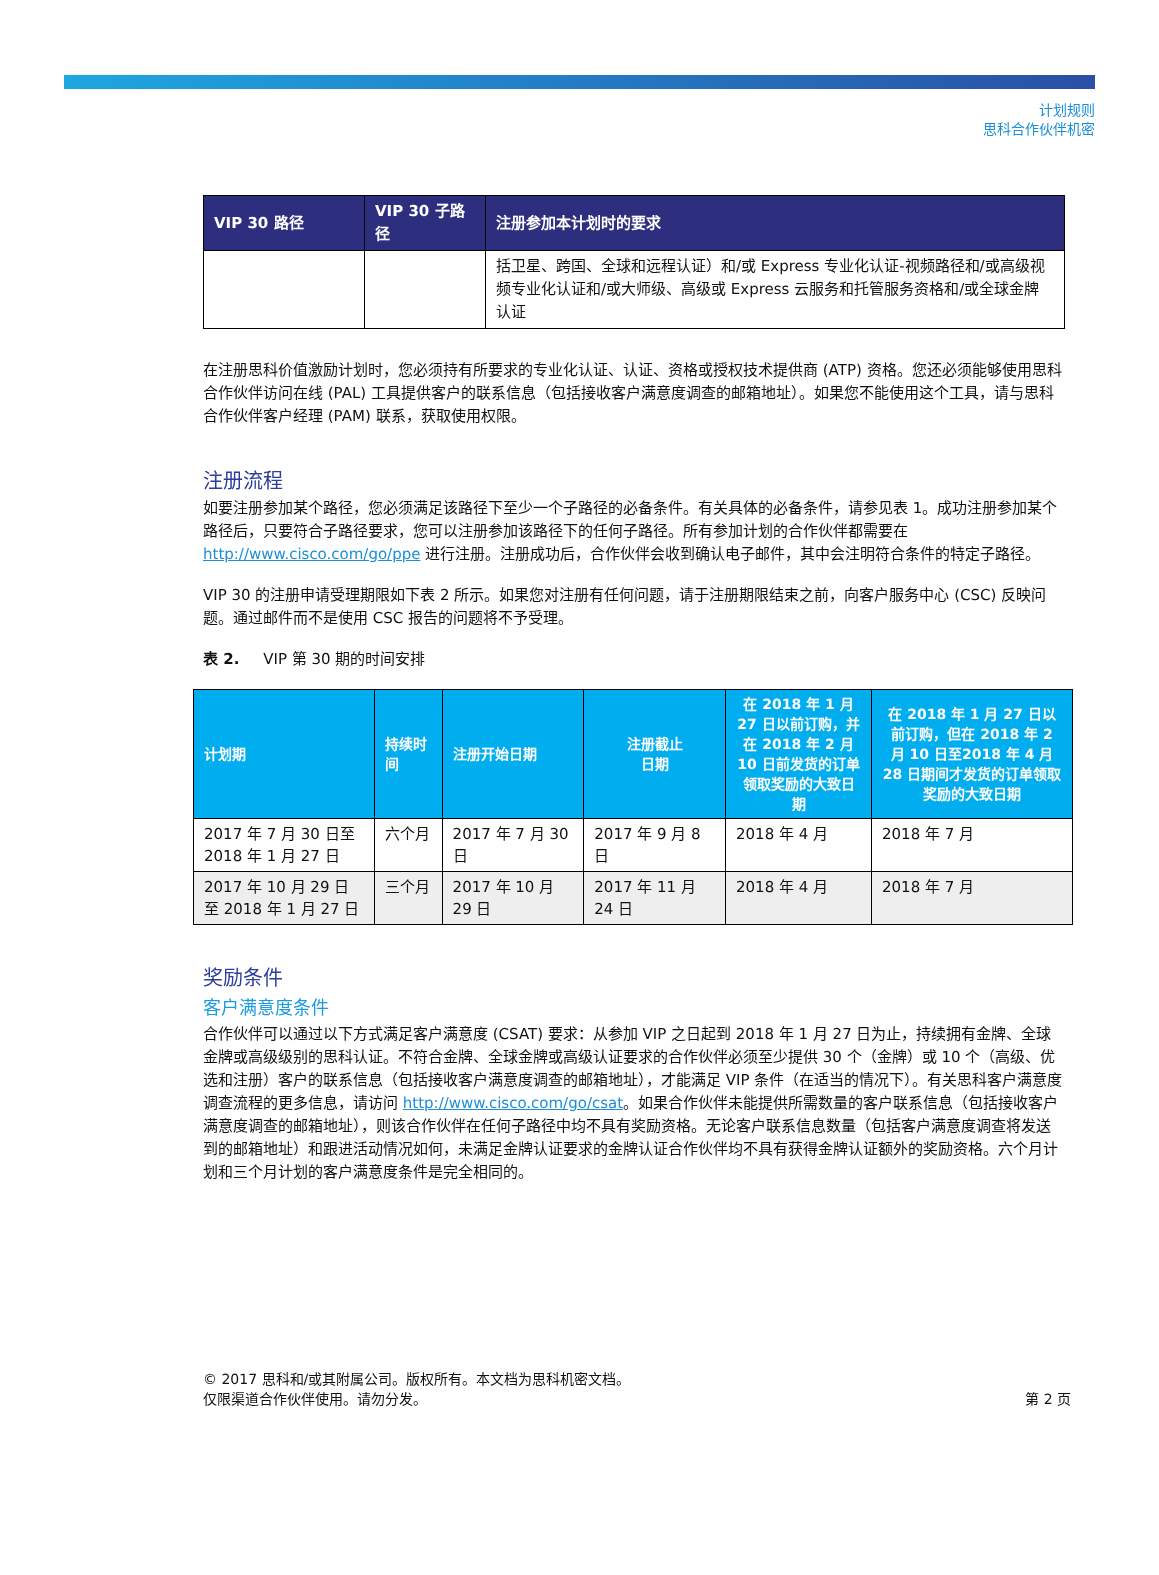计划规则
思科合作伙伴机密
| VIP 30 路径 | VIP 30 子路径 | 注册参加本计划时的要求 |
| --- | --- | --- |
| | | 括卫星、跨国、全球和远程认证）和/或 Express 专业化认证-视频路径和/或高级视频专业化认证和/或大师级、高级或 Express 云服务和托管服务资格和/或全球金牌认证 |
在注册思科价值激励计划时，您必须持有所要求的专业化认证、认证、资格或授权技术提供商 (ATP) 资格。您还必须能够使用思科合作伙伴访问在线 (PAL) 工具提供客户的联系信息（包括接收客户满意度调查的邮箱地址）。如果您不能使用这个工具，请与思科合作伙伴客户经理 (PAM) 联系，获取使用权限。
注册流程
如要注册参加某个路径，您必须满足该路径下至少一个子路径的必备条件。有关具体的必备条件，请参见表 1。成功注册参加某个路径后，只要符合子路径要求，您可以注册参加该路径下的任何子路径。所有参加计划的合作伙伴都需要在 http://www.cisco.com/go/ppe 进行注册。注册成功后，合作伙伴会收到确认电子邮件，其中会注明符合条件的特定子路径。
VIP 30 的注册申请受理期限如下表 2 所示。如果您对注册有任何问题，请于注册期限结束之前，向客户服务中心 (CSC) 反映问题。通过邮件而不是使用 CSC 报告的问题将不予受理。
表 2. VIP 第 30 期的时间安排
| 计划期 | 持续时间 | 注册开始日期 | 注册截止 日期 | 在 2018 年 1 月 27 日以前订购，并在 2018 年 2 月 10 日前发货的订单领取奖励的大致日期 | 在 2018 年 1 月 27 日以前订购，但在 2018 年 2 月 10 日至2018 年 4 月 28 日期间才发货的订单领取奖励的大致日期 |
| --- | --- | --- | --- | --- | --- |
| 2017 年 7 月 30 日至 2018 年 1 月 27 日 | 六个月 | 2017 年 7 月 30 日 | 2017 年 9 月 8 日 | 2018 年 4 月 | 2018 年 7 月 |
| 2017 年 10 月 29 日至 2018 年 1 月 27 日 | 三个月 | 2017 年 10 月 29 日 | 2017 年 11 月 24 日 | 2018 年 4 月 | 2018 年 7 月 |
奖励条件
客户满意度条件
合作伙伴可以通过以下方式满足客户满意度 (CSAT) 要求：从参加 VIP 之日起到 2018 年 1 月 27 日为止，持续拥有金牌、全球金牌或高级级别的思科认证。不符合金牌、全球金牌或高级认证要求的合作伙伴必须至少提供 30 个（金牌）或 10 个（高级、优选和注册）客户的联系信息（包括接收客户满意度调查的邮箱地址），才能满足 VIP 条件（在适当的情况下）。有关思科客户满意度调查流程的更多信息，请访问 http://www.cisco.com/go/csat。如果合作伙伴未能提供所需数量的客户联系信息（包括接收客户满意度调查的邮箱地址），则该合作伙伴在任何子路径中均不具有奖励资格。无论客户联系信息数量（包括客户满意度调查将发送到的邮箱地址）和跟进活动情况如何，未满足金牌认证要求的金牌认证合作伙伴均不具有获得金牌认证额外的奖励资格。六个月计划和三个月计划的客户满意度条件是完全相同的。
© 2017 思科和/或其附属公司。版权所有。本文档为思科机密文档。
仅限渠道合作伙伴使用。请勿分发。
第 2 页